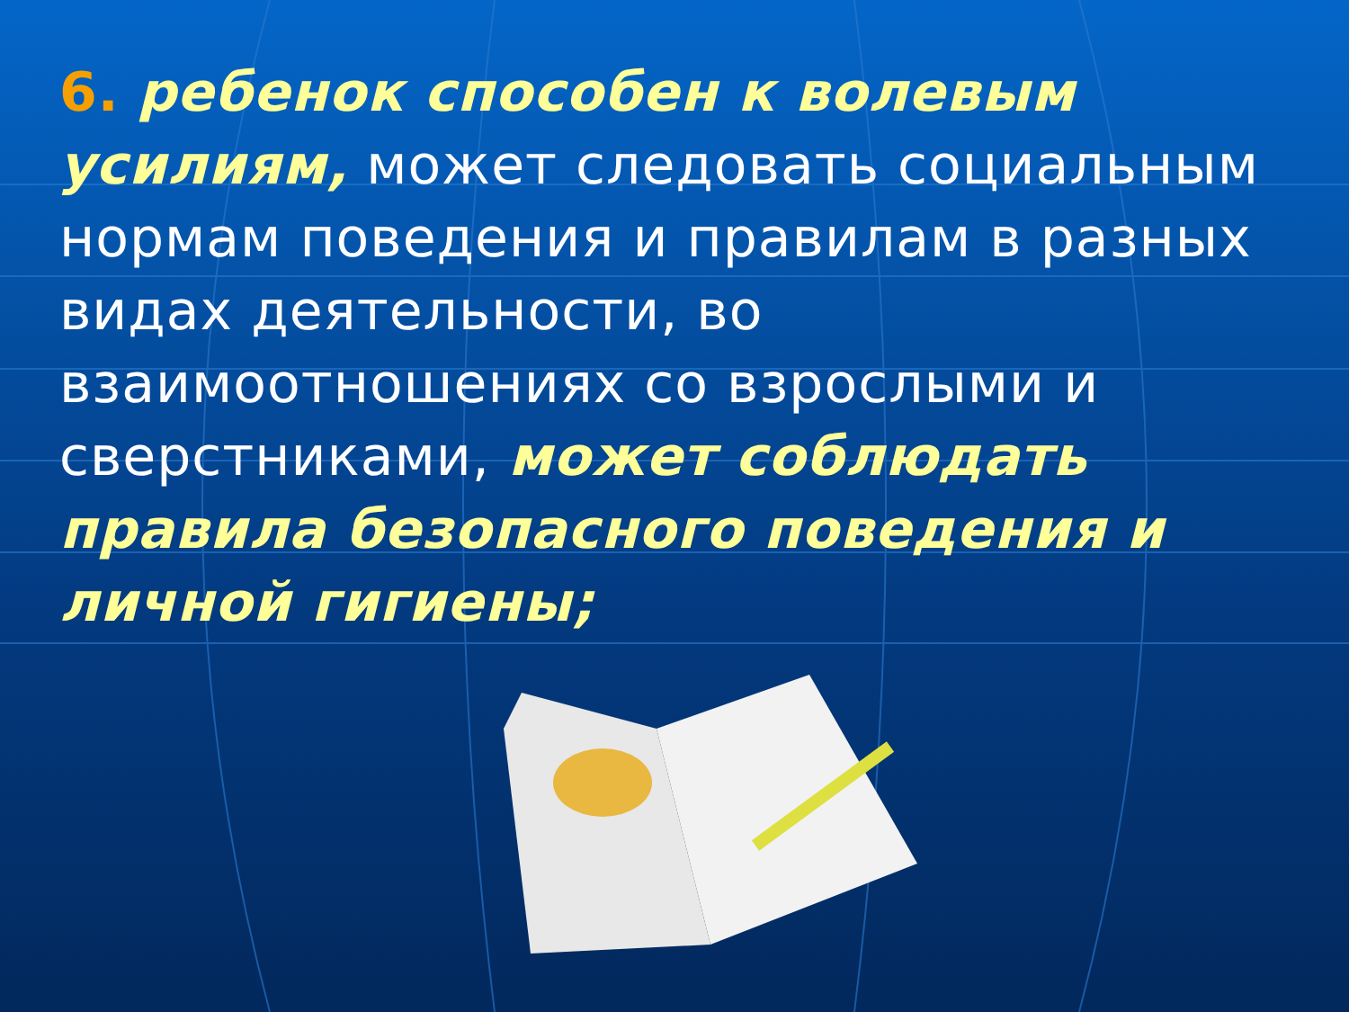6. ребенок способен к волевым усилиям, может следовать социальным нормам поведения и правилам в разных видах деятельности, во взаимоотношениях со взрослыми и сверстниками, может соблюдать правила безопасного поведения и личной гигиены;